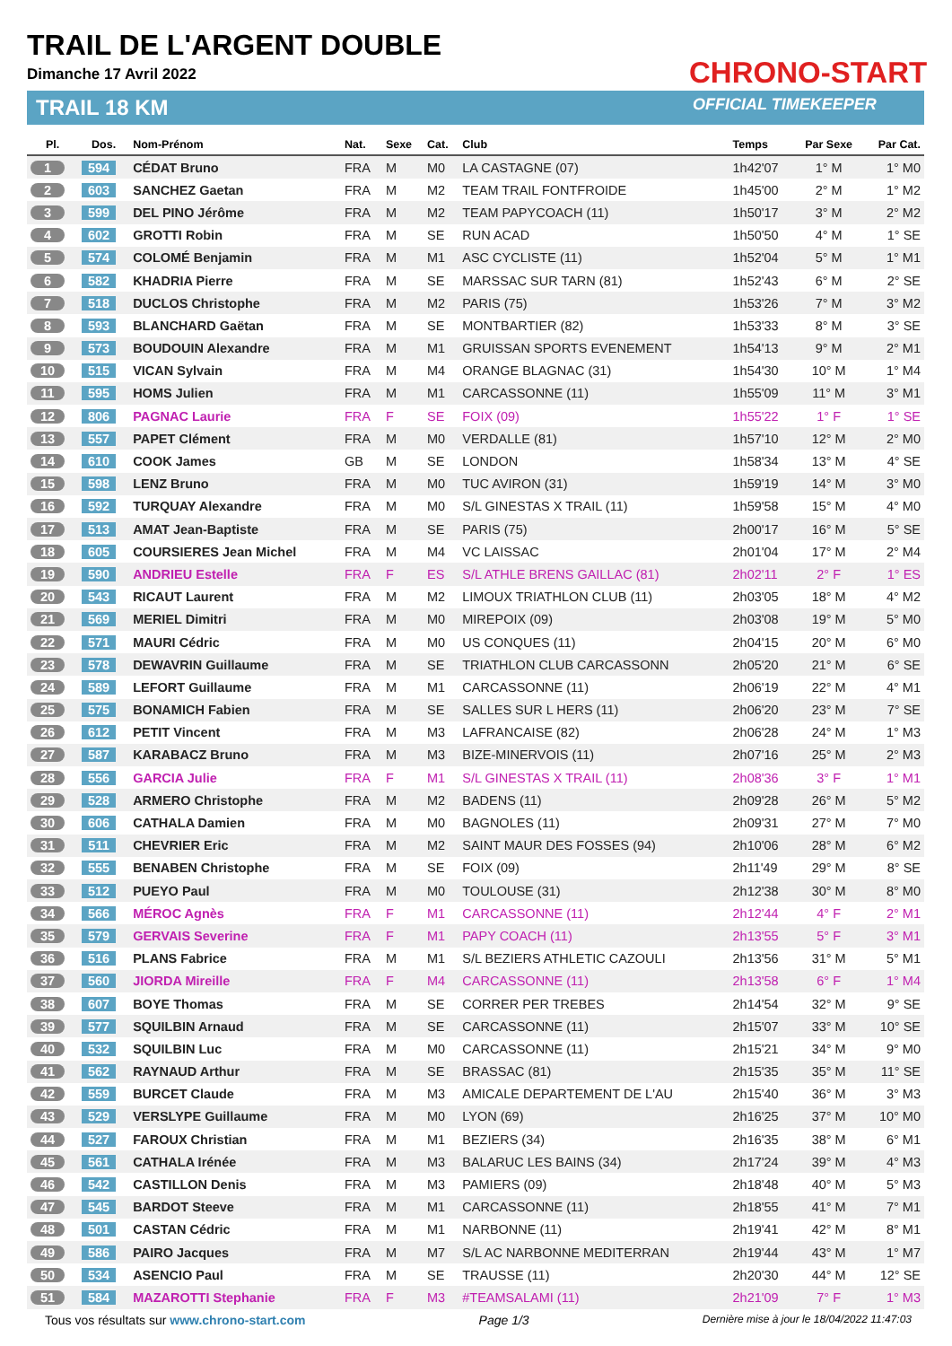TRAIL DE L'ARGENT DOUBLE
Dimanche 17 Avril 2022
TRAIL 18 KM
CHRONO-START
OFFICIAL TIMEKEEPER
| Pl. | Dos. | Nom-Prénom | Nat. | Sexe | Cat. | Club | Temps | Par Sexe | Par Cat. |
| --- | --- | --- | --- | --- | --- | --- | --- | --- | --- |
| 1 | 594 | CÉDAT Bruno | FRA | M | M0 | LA CASTAGNE (07) | 1h42'07 | 1° M | 1° M0 |
| 2 | 603 | SANCHEZ Gaetan | FRA | M | M2 | TEAM TRAIL FONTFROIDE | 1h45'00 | 2° M | 1° M2 |
| 3 | 599 | DEL PINO Jérôme | FRA | M | M2 | TEAM PAPYCOACH (11) | 1h50'17 | 3° M | 2° M2 |
| 4 | 602 | GROTTI Robin | FRA | M | SE | RUN ACAD | 1h50'50 | 4° M | 1° SE |
| 5 | 574 | COLOMÉ Benjamin | FRA | M | M1 | ASC CYCLISTE (11) | 1h52'04 | 5° M | 1° M1 |
| 6 | 582 | KHADRIA Pierre | FRA | M | SE | MARSSAC SUR TARN (81) | 1h52'43 | 6° M | 2° SE |
| 7 | 518 | DUCLOS Christophe | FRA | M | M2 | PARIS (75) | 1h53'26 | 7° M | 3° M2 |
| 8 | 593 | BLANCHARD Gaëtan | FRA | M | SE | MONTBARTIER (82) | 1h53'33 | 8° M | 3° SE |
| 9 | 573 | BOUDOUIN Alexandre | FRA | M | M1 | GRUISSAN SPORTS EVENEMENT | 1h54'13 | 9° M | 2° M1 |
| 10 | 515 | VICAN Sylvain | FRA | M | M4 | ORANGE BLAGNAC (31) | 1h54'30 | 10° M | 1° M4 |
| 11 | 595 | HOMS Julien | FRA | M | M1 | CARCASSONNE (11) | 1h55'09 | 11° M | 3° M1 |
| 12 | 806 | PAGNAC Laurie | FRA | F | SE | FOIX (09) | 1h55'22 | 1° F | 1° SE |
| 13 | 557 | PAPET Clément | FRA | M | M0 | VERDALLE (81) | 1h57'10 | 12° M | 2° M0 |
| 14 | 610 | COOK James | GB | M | SE | LONDON | 1h58'34 | 13° M | 4° SE |
| 15 | 598 | LENZ Bruno | FRA | M | M0 | TUC AVIRON (31) | 1h59'19 | 14° M | 3° M0 |
| 16 | 592 | TURQUAY Alexandre | FRA | M | M0 | S/L GINESTAS X TRAIL (11) | 1h59'58 | 15° M | 4° M0 |
| 17 | 513 | AMAT Jean-Baptiste | FRA | M | SE | PARIS (75) | 2h00'17 | 16° M | 5° SE |
| 18 | 605 | COURSIERES Jean Michel | FRA | M | M4 | VC LAISSAC | 2h01'04 | 17° M | 2° M4 |
| 19 | 590 | ANDRIEU Estelle | FRA | F | ES | S/L ATHLE BRENS GAILLAC (81) | 2h02'11 | 2° F | 1° ES |
| 20 | 543 | RICAUT Laurent | FRA | M | M2 | LIMOUX TRIATHLON CLUB (11) | 2h03'05 | 18° M | 4° M2 |
| 21 | 569 | MERIEL Dimitri | FRA | M | M0 | MIREPOIX (09) | 2h03'08 | 19° M | 5° M0 |
| 22 | 571 | MAURI Cédric | FRA | M | M0 | US CONQUES (11) | 2h04'15 | 20° M | 6° M0 |
| 23 | 578 | DEWAVRIN Guillaume | FRA | M | SE | TRIATHLON CLUB CARCASSONN | 2h05'20 | 21° M | 6° SE |
| 24 | 589 | LEFORT Guillaume | FRA | M | M1 | CARCASSONNE (11) | 2h06'19 | 22° M | 4° M1 |
| 25 | 575 | BONAMICH Fabien | FRA | M | SE | SALLES SUR L HERS (11) | 2h06'20 | 23° M | 7° SE |
| 26 | 612 | PETIT Vincent | FRA | M | M3 | LAFRANCAISE (82) | 2h06'28 | 24° M | 1° M3 |
| 27 | 587 | KARABACZ Bruno | FRA | M | M3 | BIZE-MINERVOIS (11) | 2h07'16 | 25° M | 2° M3 |
| 28 | 556 | GARCIA Julie | FRA | F | M1 | S/L GINESTAS X TRAIL (11) | 2h08'36 | 3° F | 1° M1 |
| 29 | 528 | ARMERO Christophe | FRA | M | M2 | BADENS (11) | 2h09'28 | 26° M | 5° M2 |
| 30 | 606 | CATHALA Damien | FRA | M | M0 | BAGNOLES (11) | 2h09'31 | 27° M | 7° M0 |
| 31 | 511 | CHEVRIER Eric | FRA | M | M2 | SAINT MAUR DES FOSSES (94) | 2h10'06 | 28° M | 6° M2 |
| 32 | 555 | BENABEN Christophe | FRA | M | SE | FOIX (09) | 2h11'49 | 29° M | 8° SE |
| 33 | 512 | PUEYO Paul | FRA | M | M0 | TOULOUSE (31) | 2h12'38 | 30° M | 8° M0 |
| 34 | 566 | MÉROC Agnès | FRA | F | M1 | CARCASSONNE (11) | 2h12'44 | 4° F | 2° M1 |
| 35 | 579 | GERVAIS Severine | FRA | F | M1 | PAPY COACH (11) | 2h13'55 | 5° F | 3° M1 |
| 36 | 516 | PLANS Fabrice | FRA | M | M1 | S/L BEZIERS ATHLETIC CAZOULI | 2h13'56 | 31° M | 5° M1 |
| 37 | 560 | JIORDA Mireille | FRA | F | M4 | CARCASSONNE (11) | 2h13'58 | 6° F | 1° M4 |
| 38 | 607 | BOYE Thomas | FRA | M | SE | CORRER PER TREBES | 2h14'54 | 32° M | 9° SE |
| 39 | 577 | SQUILBIN Arnaud | FRA | M | SE | CARCASSONNE (11) | 2h15'07 | 33° M | 10° SE |
| 40 | 532 | SQUILBIN Luc | FRA | M | M0 | CARCASSONNE (11) | 2h15'21 | 34° M | 9° M0 |
| 41 | 562 | RAYNAUD Arthur | FRA | M | SE | BRASSAC (81) | 2h15'35 | 35° M | 11° SE |
| 42 | 559 | BURCET Claude | FRA | M | M3 | AMICALE DEPARTEMENT DE L'AU | 2h15'40 | 36° M | 3° M3 |
| 43 | 529 | VERSLYPE Guillaume | FRA | M | M0 | LYON (69) | 2h16'25 | 37° M | 10° M0 |
| 44 | 527 | FAROUX Christian | FRA | M | M1 | BEZIERS (34) | 2h16'35 | 38° M | 6° M1 |
| 45 | 561 | CATHALA Irénée | FRA | M | M3 | BALARUC LES BAINS (34) | 2h17'24 | 39° M | 4° M3 |
| 46 | 542 | CASTILLON Denis | FRA | M | M3 | PAMIERS (09) | 2h18'48 | 40° M | 5° M3 |
| 47 | 545 | BARDOT Steeve | FRA | M | M1 | CARCASSONNE (11) | 2h18'55 | 41° M | 7° M1 |
| 48 | 501 | CASTAN Cédric | FRA | M | M1 | NARBONNE (11) | 2h19'41 | 42° M | 8° M1 |
| 49 | 586 | PAIRO Jacques | FRA | M | M7 | S/L AC NARBONNE MEDITERRAN | 2h19'44 | 43° M | 1° M7 |
| 50 | 534 | ASENCIO Paul | FRA | M | SE | TRAUSSE (11) | 2h20'30 | 44° M | 12° SE |
| 51 | 584 | MAZAROTTI Stephanie | FRA | F | M3 | #TEAMSALAMI (11) | 2h21'09 | 7° F | 1° M3 |
Tous vos résultats sur www.chrono-start.com Page 1/3 Dernière mise à jour le 18/04/2022 11:47:03